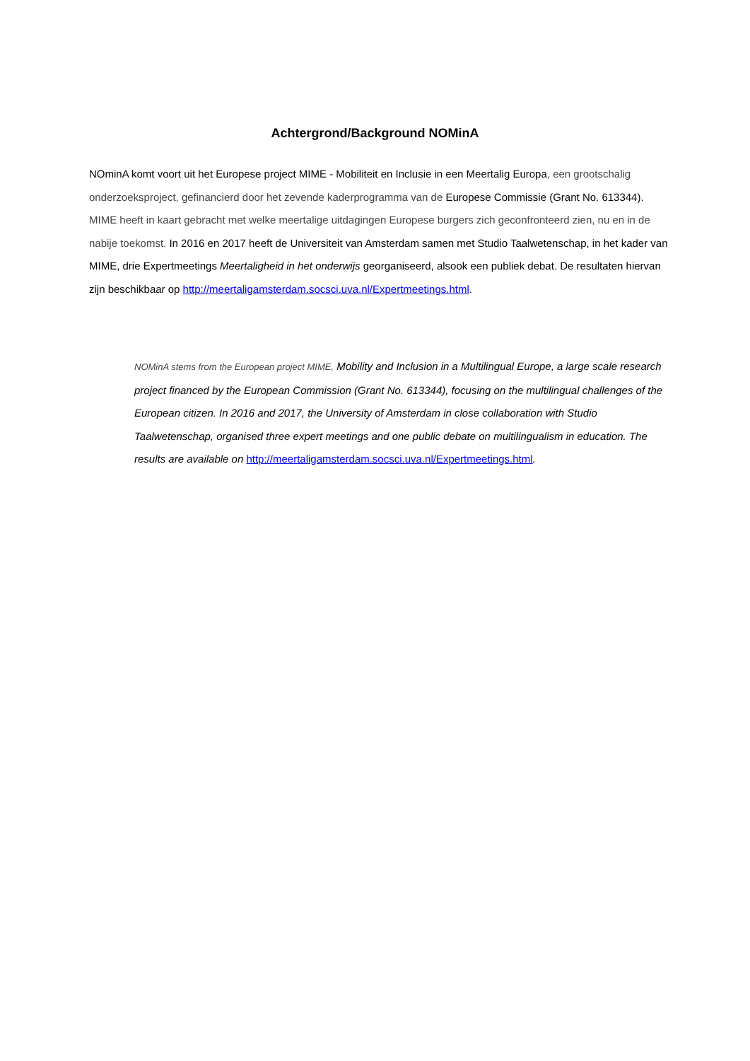Achtergrond/Background NOMinA
NOminA komt voort uit het Europese project MIME - Mobiliteit en Inclusie in een Meertalig Europa, een grootschalig onderzoeksproject, gefinancierd door het zevende kaderprogramma van de Europese Commissie (Grant No. 613344). MIME heeft in kaart gebracht met welke meertalige uitdagingen Europese burgers zich geconfronteerd zien, nu en in de nabije toekomst. In 2016 en 2017 heeft de Universiteit van Amsterdam samen met Studio Taalwetenschap, in het kader van MIME, drie Expertmeetings Meertaligheid in het onderwijs georganiseerd, alsook een publiek debat. De resultaten hiervan zijn beschikbaar op http://meertaligamsterdam.socsci.uva.nl/Expertmeetings.html.
NOMinA stems from the European project MIME, Mobility and Inclusion in a Multilingual Europe, a large scale research project financed by the European Commission (Grant No. 613344), focusing on the multilingual challenges of the European citizen. In 2016 and 2017, the University of Amsterdam in close collaboration with Studio Taalwetenschap, organised three expert meetings and one public debate on multilingualism in education. The results are available on http://meertaligamsterdam.socsci.uva.nl/Expertmeetings.html.